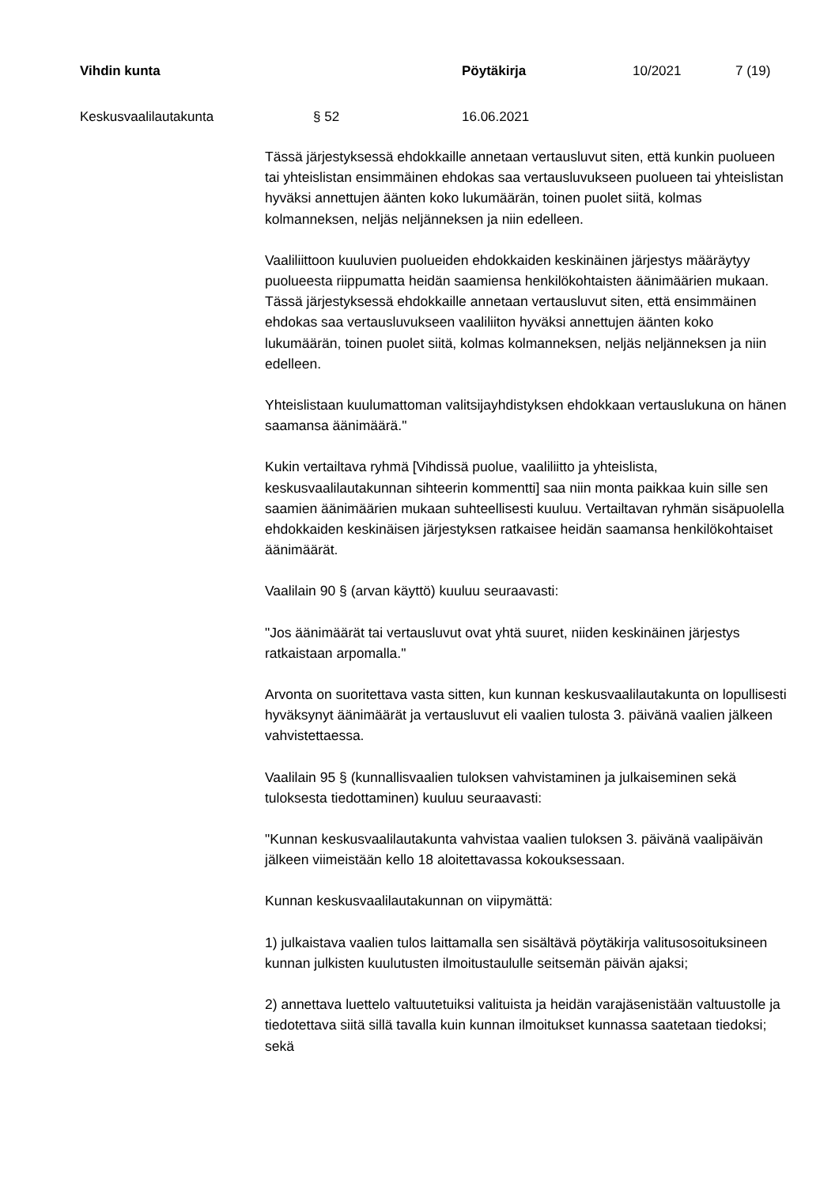Vihdin kunta Pöytäkirja 10/2021 7 (19)
Keskusvaalilautakunta § 52 16.06.2021
Tässä järjestyksessä ehdokkaille annetaan vertausluvut siten, että kunkin puolueen tai yhteislistan ensimmäinen ehdokas saa vertausluvukseen puolueen tai yhteislistan hyväksi annettujen äänten koko lukumäärän, toinen puolet siitä, kolmas kolmanneksen, neljäs neljänneksen ja niin edelleen.
Vaaliliittoon kuuluvien puolueiden ehdokkaiden keskinäinen järjestys määräytyy puolueesta riippumatta heidän saamiensa henkilökohtaisten äänimäärien mukaan. Tässä järjestyksessä ehdokkaille annetaan vertausluvut siten, että ensimmäinen ehdokas saa vertausluvukseen vaaliliiton hyväksi annettujen äänten koko lukumäärän, toinen puolet siitä, kolmas kolmanneksen, neljäs neljänneksen ja niin edelleen.
Yhteislistaan kuulumattoman valitsijayhdistyksen ehdokkaan vertauslukuna on hänen saamansa äänimäärä."
Kukin vertailtava ryhmä [Vihdissä puolue, vaaliliitto ja yhteislista, keskusvaalilautakunnan sihteerin kommentti] saa niin monta paikkaa kuin sille sen saamien äänimäärien mukaan suhteellisesti kuuluu. Vertailtavan ryhmän sisäpuolella ehdokkaiden keskinäisen järjestyksen ratkaisee heidän saamansa henkilökohtaiset äänimäärät.
Vaalilain 90 § (arvan käyttö) kuuluu seuraavasti:
"Jos äänimäärät tai vertausluvut ovat yhtä suuret, niiden keskinäinen järjestys ratkaistaan arpomalla."
Arvonta on suoritettava vasta sitten, kun kunnan keskusvaalilautakunta on lopullisesti hyväksynyt äänimäärät ja vertausluvut eli vaalien tulosta 3. päivänä vaalien jälkeen vahvistettaessa.
Vaalilain 95 § (kunnallisvaalien tuloksen vahvistaminen ja julkaiseminen sekä tuloksesta tiedottaminen) kuuluu seuraavasti:
"Kunnan keskusvaalilautakunta vahvistaa vaalien tuloksen 3. päivänä vaalipäivän jälkeen viimeistään kello 18 aloitettavassa kokouksessaan.
Kunnan keskusvaalilautakunnan on viipymättä:
1) julkaistava vaalien tulos laittamalla sen sisältävä pöytäkirja valitusosoituksineen kunnan julkisten kuulutusten ilmoitustaululle seitsemän päivän ajaksi;
2) annettava luettelo valtuutetuiksi valituista ja heidän varajäsenistään valtuustolle ja tiedotettava siitä sillä tavalla kuin kunnan ilmoitukset kunnassa saatetaan tiedoksi; sekä